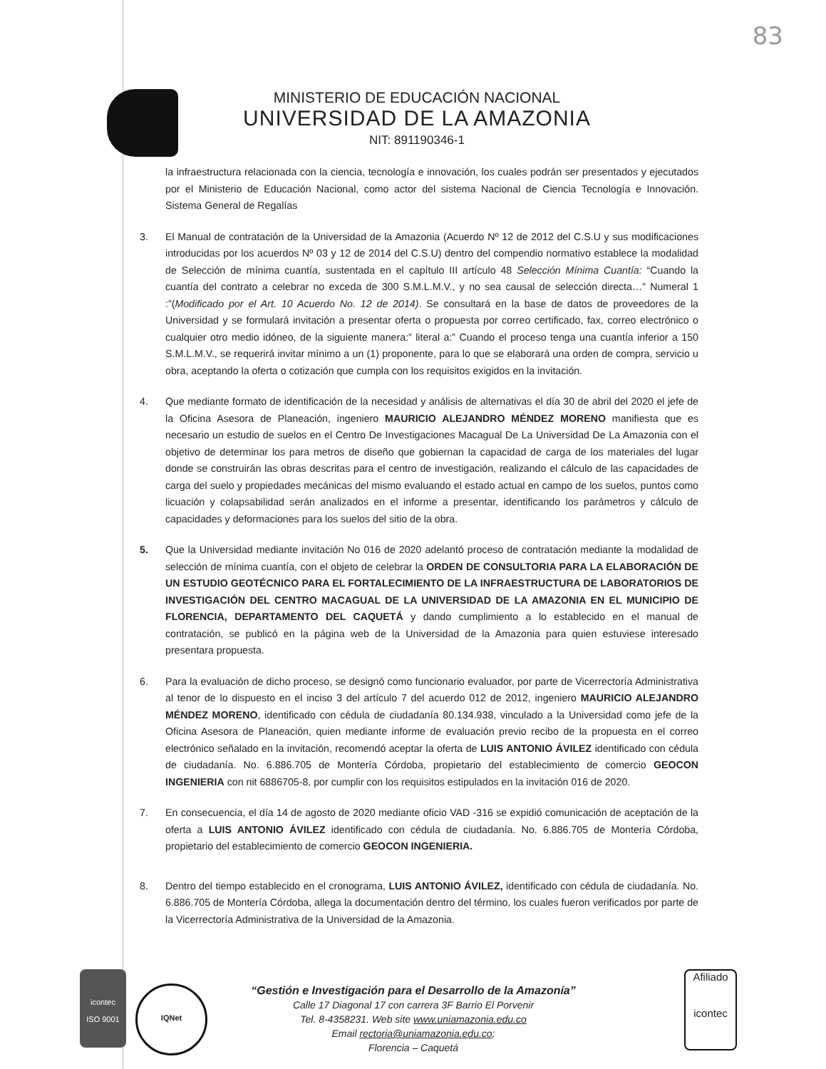83
MINISTERIO DE EDUCACIÓN NACIONAL
UNIVERSIDAD DE LA AMAZONIA
NIT: 891190346-1
la infraestructura relacionada con la ciencia, tecnología e innovación, los cuales podrán ser presentados y ejecutados por el Ministerio de Educación Nacional, como actor del sistema Nacional de Ciencia Tecnología e Innovación. Sistema General de Regalías
3. El Manual de contratación de la Universidad de la Amazonia (Acuerdo Nº 12 de 2012 del C.S.U y sus modificaciones introducidas por los acuerdos Nº 03 y 12 de 2014 del C.S.U) dentro del compendio normativo establece la modalidad de Selección de mínima cuantía, sustentada en el capítulo III artículo 48 Selección Mínima Cuantía: “Cuando la cuantía del contrato a celebrar no exceda de 300 S.M.L.M.V., y no sea causal de selección directa…” Numeral 1 :”(Modificado por el Art. 10 Acuerdo No. 12 de 2014). Se consultará en la base de datos de proveedores de la Universidad y se formulará invitación a presentar oferta o propuesta por correo certificado, fax, correo electrónico o cualquier otro medio idóneo, de la siguiente manera:” literal a:” Cuando el proceso tenga una cuantía inferior a 150 S.M.L.M.V., se requerirá invitar mínimo a un (1) proponente, para lo que se elaborará una orden de compra, servicio u obra, aceptando la oferta o cotización que cumpla con los requisitos exigidos en la invitación.
4. Que mediante formato de identificación de la necesidad y análisis de alternativas el día 30 de abril del 2020 el jefe de la Oficina Asesora de Planeación, ingeniero MAURICIO ALEJANDRO MÉNDEZ MORENO manifiesta que es necesario un estudio de suelos en el Centro De Investigaciones Macagual De La Universidad De La Amazonia con el objetivo de determinar los para metros de diseño que gobiernan la capacidad de carga de los materiales del lugar donde se construirán las obras descritas para el centro de investigación, realizando el cálculo de las capacidades de carga del suelo y propiedades mecánicas del mismo evaluando el estado actual en campo de los suelos, puntos como licuación y colapsabilidad serán analizados en el informe a presentar, identificando los parámetros y cálculo de capacidades y deformaciones para los suelos del sitio de la obra.
5. Que la Universidad mediante invitación No 016 de 2020 adelantó proceso de contratación mediante la modalidad de selección de mínima cuantía, con el objeto de celebrar la ORDEN DE CONSULTORIA PARA LA ELABORACIÓN DE UN ESTUDIO GEOTÉCNICO PARA EL FORTALECIMIENTO DE LA INFRAESTRUCTURA DE LABORATORIOS DE INVESTIGACIÓN DEL CENTRO MACAGUAL DE LA UNIVERSIDAD DE LA AMAZONIA EN EL MUNICIPIO DE FLORENCIA, DEPARTAMENTO DEL CAQUETÁ y dando cumplimiento a lo establecido en el manual de contratación, se publicó en la página web de la Universidad de la Amazonia para quien estuviese interesado presentara propuesta.
6. Para la evaluación de dicho proceso, se designó como funcionario evaluador, por parte de Vicerrectoría Administrativa al tenor de lo dispuesto en el inciso 3 del artículo 7 del acuerdo 012 de 2012, ingeniero MAURICIO ALEJANDRO MÉNDEZ MORENO, identificado con cédula de ciudadanía 80.134.938, vinculado a la Universidad como jefe de la Oficina Asesora de Planeación, quien mediante informe de evaluación previo recibo de la propuesta en el correo electrónico señalado en la invitación, recomendó aceptar la oferta de LUIS ANTONIO ÁVILEZ identificado con cédula de ciudadanía. No. 6.886.705 de Montería Córdoba, propietario del establecimiento de comercio GEOCON INGENIERIA con nit 6886705-8, por cumplir con los requisitos estipulados en la invitación 016 de 2020.
7. En consecuencia, el día 14 de agosto de 2020 mediante oficio VAD -316 se expidió comunicación de aceptación de la oferta a LUIS ANTONIO ÁVILEZ identificado con cédula de ciudadanía. No. 6.886.705 de Montería Córdoba, propietario del establecimiento de comercio GEOCON INGENIERIA.
8. Dentro del tiempo establecido en el cronograma, LUIS ANTONIO ÁVILEZ, identificado con cédula de ciudadanía. No. 6.886.705 de Montería Córdoba, allega la documentación dentro del término, los cuales fueron verificados por parte de la Vicerrectoría Administrativa de la Universidad de la Amazonia.
icontec
ISO 9001
IQNet
“Gestión e Investigación para el Desarrollo de la Amazonía”
Calle 17 Diagonal 17 con carrera 3F Barrio El Porvenir
Tel. 8-4358231. Web site www.uniamazonia.edu.co
Email rectoria@uniamazonia.edu.co;
Florencia – Caquetá
Afiliado
icontec